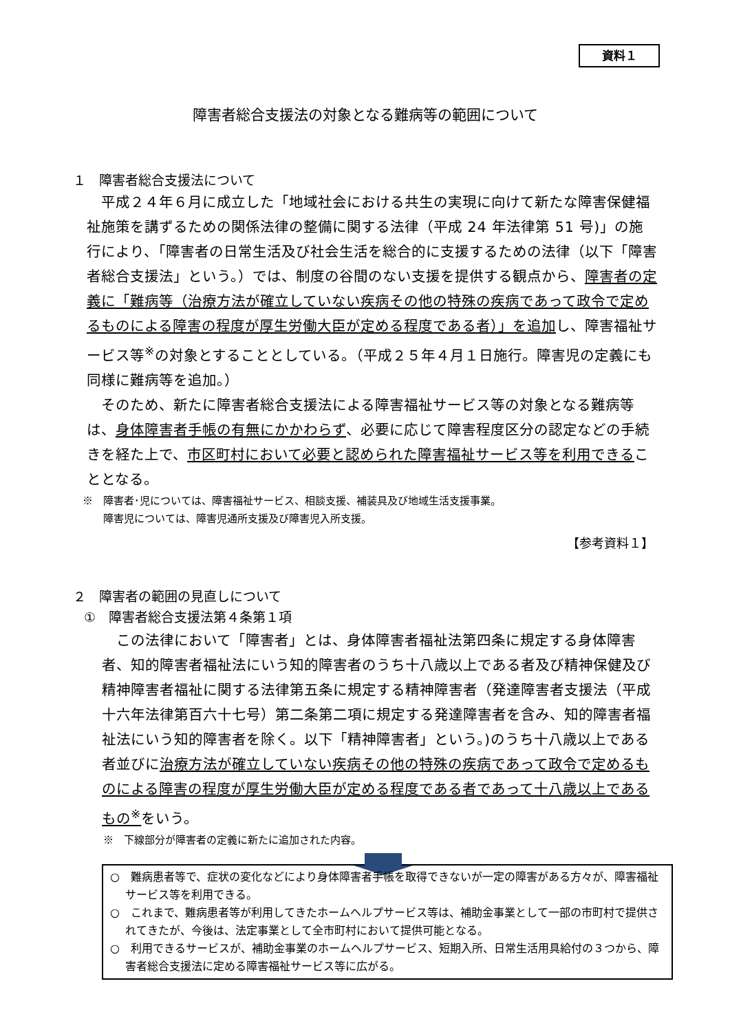資料１
障害者総合支援法の対象となる難病等の範囲について
１　障害者総合支援法について
　平成２４年６月に成立した「地域社会における共生の実現に向けて新たな障害保健福祉施策を講ずるための関係法律の整備に関する法律（平成 24 年法律第 51 号)」の施行により、「障害者の日常生活及び社会生活を総合的に支援するための法律（以下「障害者総合支援法」という。）では、制度の谷間のない支援を提供する観点から、障害者の定義に「難病等（治療方法が確立していない疾病その他の特殊の疾病であって政令で定めるものによる障害の程度が厚生労働大臣が定める程度である者）」を追加し、障害福祉サービス等<sup>※</sup>の対象とすることとしている。（平成２５年４月１日施行。障害児の定義にも同様に難病等を追加。）
　そのため、新たに障害者総合支援法による障害福祉サービス等の対象となる難病等は、身体障害者手帳の有無にかかわらず、必要に応じて障害程度区分の認定などの手続きを経た上で、市区町村において必要と認められた障害福祉サービス等を利用できることとなる。
※　障害者･児については、障害福祉サービス、相談支援、補装具及び地域生活支援事業。
　　障害児については、障害児通所支援及び障害児入所支援。
【参考資料１】
２　障害者の範囲の見直しについて
①　障害者総合支援法第４条第１項
　この法律において「障害者」とは、身体障害者福祉法第四条に規定する身体障害者、知的障害者福祉法にいう知的障害者のうち十八歳以上である者及び精神保健及び精神障害者福祉に関する法律第五条に規定する精神障害者（発達障害者支援法（平成十六年法律第百六十七号）第二条第二項に規定する発達障害者を含み、知的障害者福祉法にいう知的障害者を除く。以下「精神障害者」という。)のうち十八歳以上である者並びに治療方法が確立していない疾病その他の特殊の疾病であって政令で定めるものによる障害の程度が厚生労働大臣が定める程度である者であって十八歳以上であるもの<sup>※</sup>をいう。
※　下線部分が障害者の定義に新たに追加された内容。
○　難病患者等で、症状の変化などにより身体障害者手帳を取得できないが一定の障害がある方々が、障害福祉サービス等を利用できる。
○　これまで、難病患者等が利用してきたホームヘルプサービス等は、補助金事業として一部の市町村で提供されてきたが、今後は、法定事業として全市町村において提供可能となる。
○　利用できるサービスが、補助金事業のホームヘルプサービス、短期入所、日常生活用具給付の３つから、障害者総合支援法に定める障害福祉サービス等に広がる。